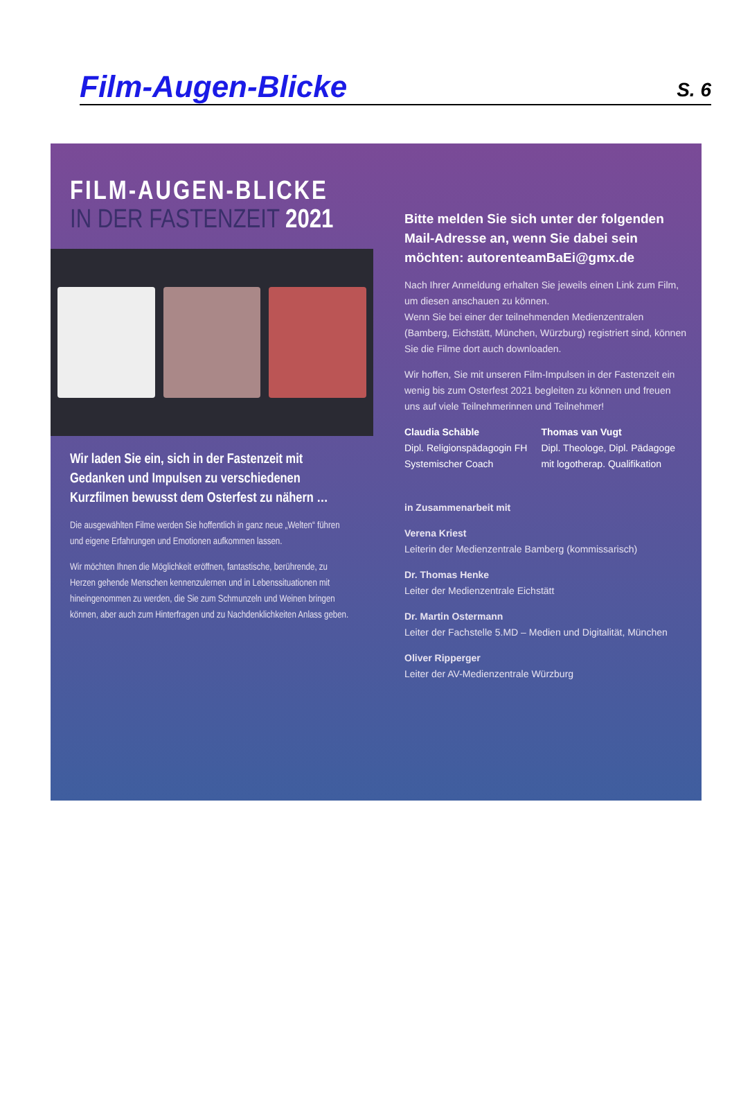Film-Augen-Blicke
S. 6
FILM-AUGEN-BLICKE
IN DER FASTENZEIT 2021
Wir laden Sie ein, sich in der Fastenzeit mit Gedanken und Impulsen zu verschiedenen Kurzfilmen bewusst dem Osterfest zu nähern …
Die ausgewählten Filme werden Sie hoffentlich in ganz neue „Welten“ führen und eigene Erfahrungen und Emotionen aufkommen lassen.
Wir möchten Ihnen die Möglichkeit eröffnen, fantastische, berührende, zu Herzen gehende Menschen kennenzulernen und in Lebenssituationen mit hineingenommen zu werden, die Sie zum Schmunzeln und Weinen bringen können, aber auch zum Hinterfragen und zu Nachdenklichkeiten Anlass geben.
Bitte melden Sie sich unter der folgenden Mail-Adresse an, wenn Sie dabei sein möchten: autorenteamBaEi@gmx.de
Nach Ihrer Anmeldung erhalten Sie jeweils einen Link zum Film, um diesen anschauen zu können.
Wenn Sie bei einer der teilnehmenden Medienzentralen (Bamberg, Eichstätt, München, Würzburg) registriert sind, können Sie die Filme dort auch downloaden.
Wir hoffen, Sie mit unseren Film-Impulsen in der Fastenzeit ein wenig bis zum Osterfest 2021 begleiten zu können und freuen uns auf viele Teilnehmerinnen und Teilnehmer!
Claudia Schäble
Dipl. Religionspädagogin FH
Systemischer Coach
Thomas van Vugt
Dipl. Theologe, Dipl. Pädagoge
mit logotherap. Qualifikation
in Zusammenarbeit mit
Verena Kriest
Leiterin der Medienzentrale Bamberg (kommissarisch)
Dr. Thomas Henke
Leiter der Medienzentrale Eichstätt
Dr. Martin Ostermann
Leiter der Fachstelle 5.MD – Medien und Digitalität, München
Oliver Ripperger
Leiter der AV-Medienzentrale Würzburg